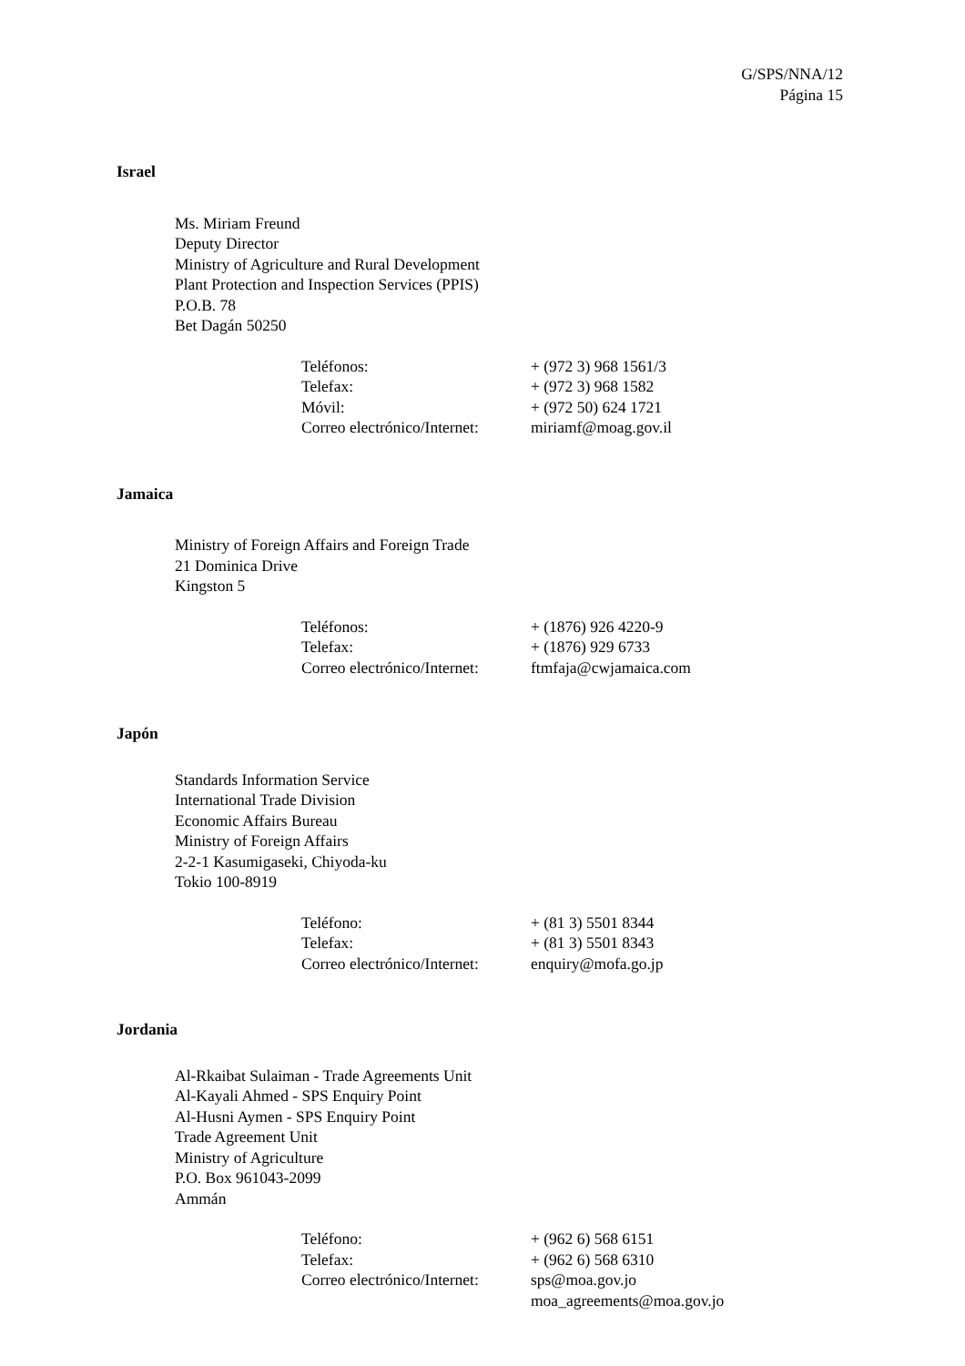G/SPS/NNA/12
Página 15
Israel
Ms. Miriam Freund
Deputy Director
Ministry of Agriculture and Rural Development
Plant Protection and Inspection Services (PPIS)
P.O.B. 78
Bet Dagán 50250
| Teléfonos: | + (972 3) 968 1561/3 |
| Telefax: | + (972 3) 968 1582 |
| Móvil: | + (972 50) 624 1721 |
| Correo electrónico/Internet: | miriamf@moag.gov.il |
Jamaica
Ministry of Foreign Affairs and Foreign Trade
21 Dominica Drive
Kingston 5
| Teléfonos: | + (1876) 926 4220-9 |
| Telefax: | + (1876) 929 6733 |
| Correo electrónico/Internet: | ftmfaja@cwjamaica.com |
Japón
Standards Information Service
International Trade Division
Economic Affairs Bureau
Ministry of Foreign Affairs
2-2-1 Kasumigaseki, Chiyoda-ku
Tokio 100-8919
| Teléfono: | + (81 3) 5501 8344 |
| Telefax: | + (81 3) 5501 8343 |
| Correo electrónico/Internet: | enquiry@mofa.go.jp |
Jordania
Al-Rkaibat Sulaiman - Trade Agreements Unit
Al-Kayali Ahmed - SPS Enquiry Point
Al-Husni Aymen - SPS Enquiry Point
Trade Agreement Unit
Ministry of Agriculture
P.O. Box 961043-2099
Ammán
| Teléfono: | + (962 6) 568 6151 |
| Telefax: | + (962 6) 568 6310 |
| Correo electrónico/Internet: | sps@moa.gov.jo moa_agreements@moa.gov.jo |